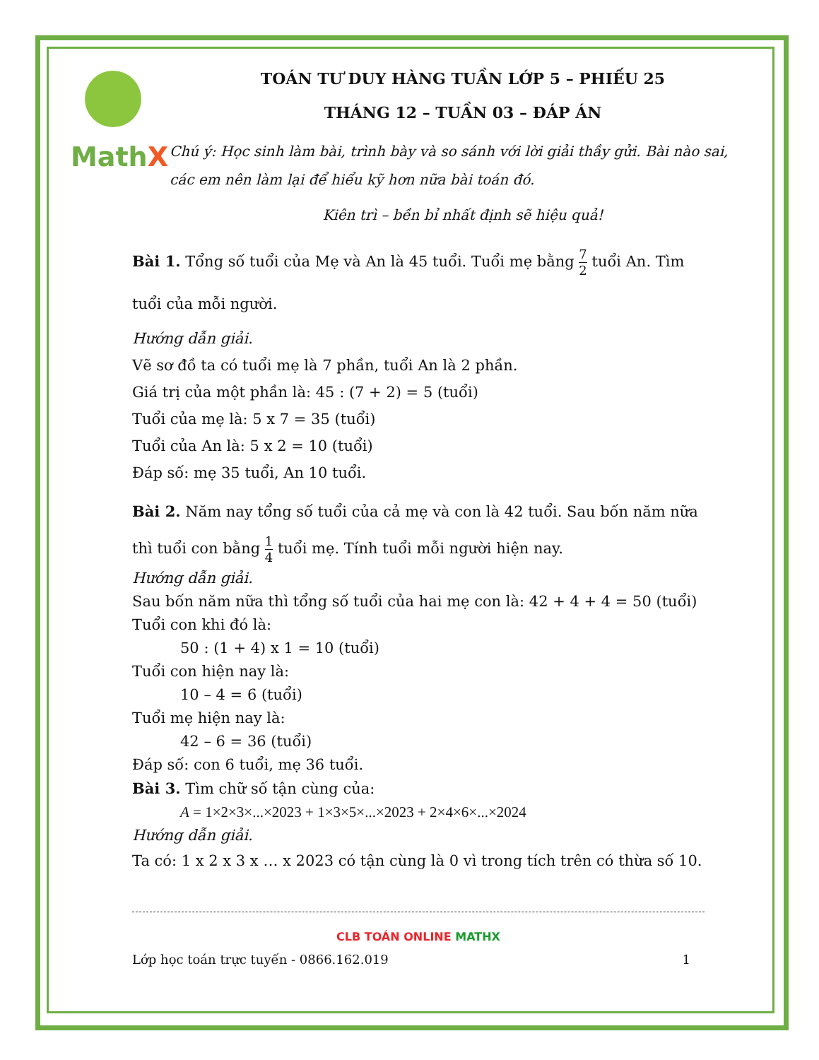MathX
TOÁN TƯ DUY HÀNG TUẦN LỚP 5 – PHIẾU 25
THÁNG 12 – TUẦN 03 – ĐÁP ÁN
Chú ý: Học sinh làm bài, trình bày và so sánh với lời giải thầy gửi. Bài nào sai, các em nên làm lại để hiểu kỹ hơn nữa bài toán đó.
Kiên trì – bền bỉ nhất định sẽ hiệu quả!
Bài 1. Tổng số tuổi của Mẹ và An là 45 tuổi. Tuổi mẹ bằng 7 2 tuổi An. Tìm tuổi của mỗi người.
Hướng dẫn giải.
Vẽ sơ đồ ta có tuổi mẹ là 7 phần, tuổi An là 2 phần.
Giá trị của một phần là: 45 : (7 + 2) = 5 (tuổi)
Tuổi của mẹ là: 5 x 7 = 35 (tuổi)
Tuổi của An là: 5 x 2 = 10 (tuổi)
Đáp số: mẹ 35 tuổi, An 10 tuổi.
Bài 2. Năm nay tổng số tuổi của cả mẹ và con là 42 tuổi. Sau bốn năm nữa thì tuổi con bằng 1 4 tuổi mẹ. Tính tuổi mỗi người hiện nay.
Hướng dẫn giải.
Sau bốn năm nữa thì tổng số tuổi của hai mẹ con là: 42 + 4 + 4 = 50 (tuổi)
Tuổi con khi đó là:
50 : (1 + 4) x 1 = 10 (tuổi)
Tuổi con hiện nay là:
10 – 4 = 6 (tuổi)
Tuổi mẹ hiện nay là:
42 – 6 = 36 (tuổi)
Đáp số: con 6 tuổi, mẹ 36 tuổi.
Bài 3. Tìm chữ số tận cùng của:
A = 1×2×3×...×2023 + 1×3×5×...×2023 + 2×4×6×...×2024
Hướng dẫn giải.
Ta có: 1 x 2 x 3 x … x 2023 có tận cùng là 0 vì trong tích trên có thừa số 10.
CLB TOÁN ONLINE MATHX
Lớp học toán trực tuyến - 0866.162.019 1